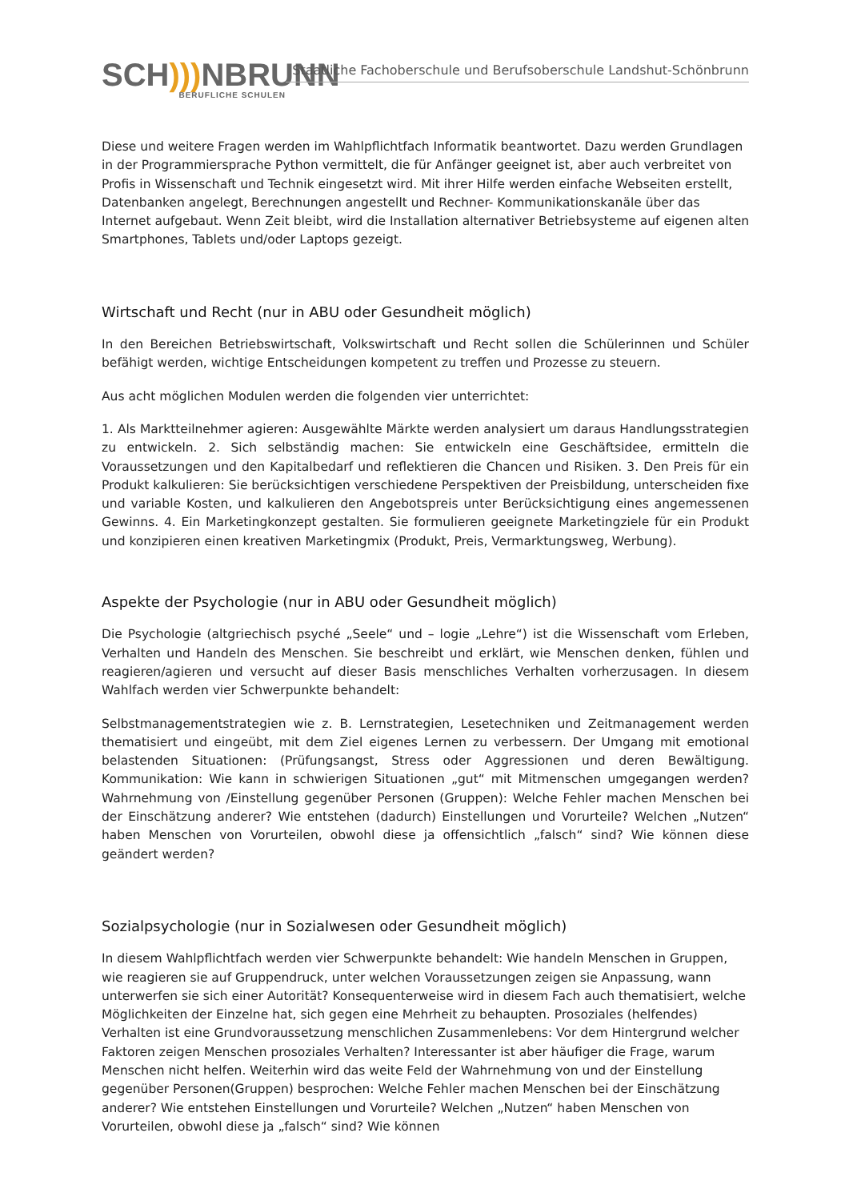SCH))) NBRUNN
BERUFLICHE SCHULEN
Staatliche Fachoberschule und Berufsoberschule Landshut-Schönbrunn
Diese und weitere Fragen werden im Wahlpflichtfach Informatik beantwortet. Dazu werden Grundlagen in der Programmiersprache Python vermittelt, die für Anfänger geeignet ist, aber auch verbreitet von Profis in Wissenschaft und Technik eingesetzt wird. Mit ihrer Hilfe werden einfache Webseiten erstellt, Datenbanken angelegt, Berechnungen angestellt und Rechner- Kommunikationskanäle über das Internet aufgebaut. Wenn Zeit bleibt, wird die Installation alternativer Betriebsysteme auf eigenen alten Smartphones, Tablets und/oder Laptops gezeigt.
Wirtschaft und Recht (nur in ABU oder Gesundheit möglich)
In den Bereichen Betriebswirtschaft, Volkswirtschaft und Recht sollen die Schülerinnen und Schüler befähigt werden, wichtige Entscheidungen kompetent zu treffen und Prozesse zu steuern.
Aus acht möglichen Modulen werden die folgenden vier unterrichtet:
1. Als Marktteilnehmer agieren: Ausgewählte Märkte werden analysiert um daraus Handlungsstrategien zu entwickeln. 2. Sich selbständig machen: Sie entwickeln eine Geschäftsidee, ermitteln die Voraussetzungen und den Kapitalbedarf und reflektieren die Chancen und Risiken. 3. Den Preis für ein Produkt kalkulieren: Sie berücksichtigen verschiedene Perspektiven der Preisbildung, unterscheiden fixe und variable Kosten, und kalkulieren den Angebotspreis unter Berücksichtigung eines angemessenen Gewinns. 4. Ein Marketingkonzept gestalten. Sie formulieren geeignete Marketingziele für ein Produkt und konzipieren einen kreativen Marketingmix (Produkt, Preis, Vermarktungsweg, Werbung).
Aspekte der Psychologie (nur in ABU oder Gesundheit möglich)
Die Psychologie (altgriechisch psyché „Seele“ und – logie „Lehre“) ist die Wissenschaft vom Erleben, Verhalten und Handeln des Menschen. Sie beschreibt und erklärt, wie Menschen denken, fühlen und reagieren/agieren und versucht auf dieser Basis menschliches Verhalten vorherzusagen. In diesem Wahlfach werden vier Schwerpunkte behandelt:
Selbstmanagementstrategien wie z. B. Lernstrategien, Lesetechniken und Zeitmanagement werden thematisiert und eingeübt, mit dem Ziel eigenes Lernen zu verbessern. Der Umgang mit emotional belastenden Situationen: (Prüfungsangst, Stress oder Aggressionen und deren Bewältigung. Kommunikation: Wie kann in schwierigen Situationen „gut“ mit Mitmenschen umgegangen werden? Wahrnehmung von /Einstellung gegenüber Personen (Gruppen): Welche Fehler machen Menschen bei der Einschätzung anderer? Wie entstehen (dadurch) Einstellungen und Vorurteile? Welchen „Nutzen“ haben Menschen von Vorurteilen, obwohl diese ja offensichtlich „falsch“ sind? Wie können diese geändert werden?
Sozialpsychologie (nur in Sozialwesen oder Gesundheit möglich)
In diesem Wahlpflichtfach werden vier Schwerpunkte behandelt: Wie handeln Menschen in Gruppen, wie reagieren sie auf Gruppendruck, unter welchen Voraussetzungen zeigen sie Anpassung, wann unterwerfen sie sich einer Autorität? Konsequenterweise wird in diesem Fach auch thematisiert, welche Möglichkeiten der Einzelne hat, sich gegen eine Mehrheit zu behaupten. Prosoziales (helfendes) Verhalten ist eine Grundvoraussetzung menschlichen Zusammenlebens: Vor dem Hintergrund welcher Faktoren zeigen Menschen prosoziales Verhalten? Interessanter ist aber häufiger die Frage, warum Menschen nicht helfen. Weiterhin wird das weite Feld der Wahrnehmung von und der Einstellung gegenüber Personen(Gruppen) besprochen: Welche Fehler machen Menschen bei der Einschätzung anderer? Wie entstehen Einstellungen und Vorurteile? Welchen „Nutzen“ haben Menschen von Vorurteilen, obwohl diese ja „falsch“ sind? Wie können